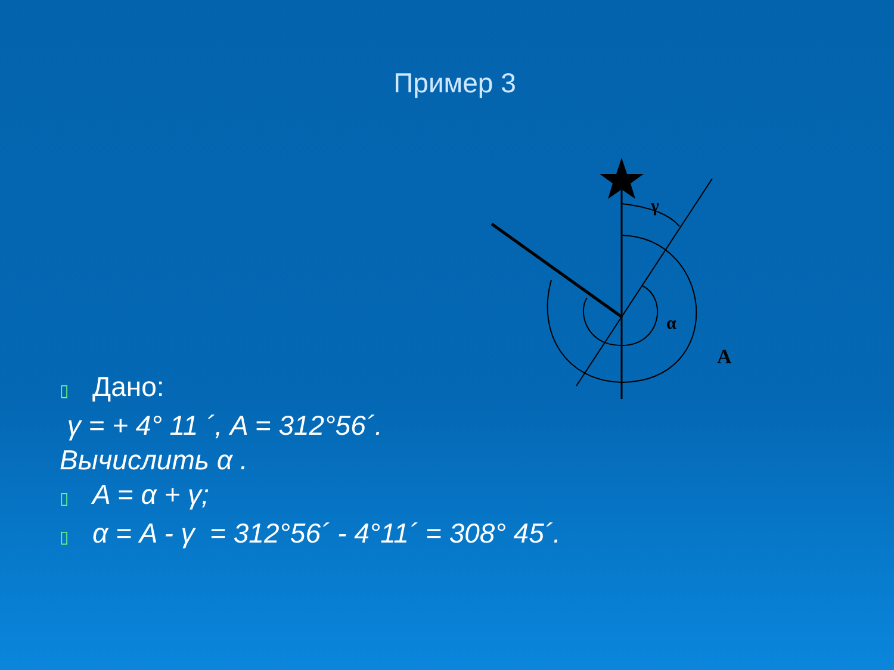Пример 3
γ
α
A
▯ Дано:
γ = + 4° 11 ´, A = 312°56´.
Вычислить α .
▯ A = α + γ;
▯ α = A - γ = 312°56´ - 4°11´ = 308° 45´.